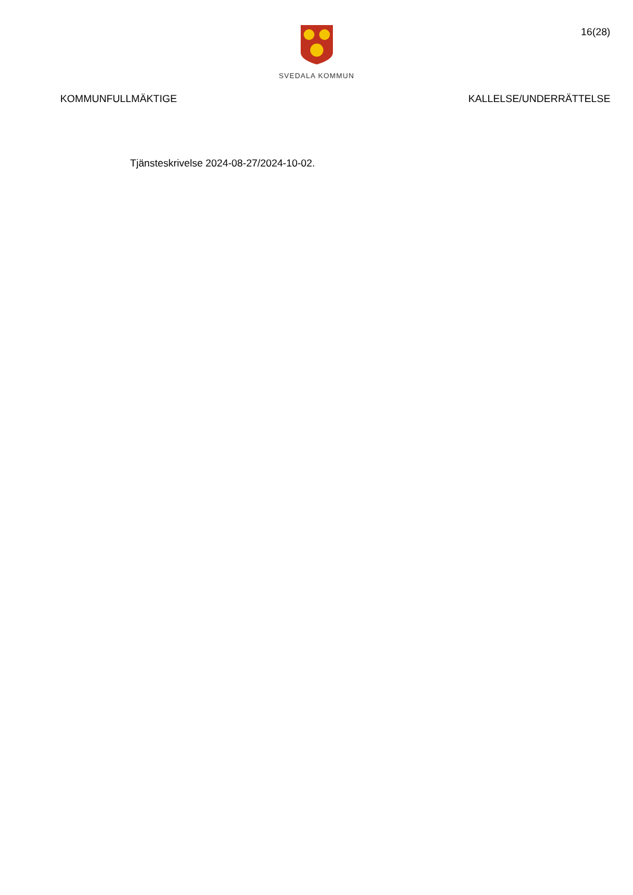SVEDALA KOMMUN
16(28)
KOMMUNFULLMÄKTIGE KALLELSE/UNDERRÄTTELSE
Tjänsteskrivelse 2024-08-27/2024-10-02.